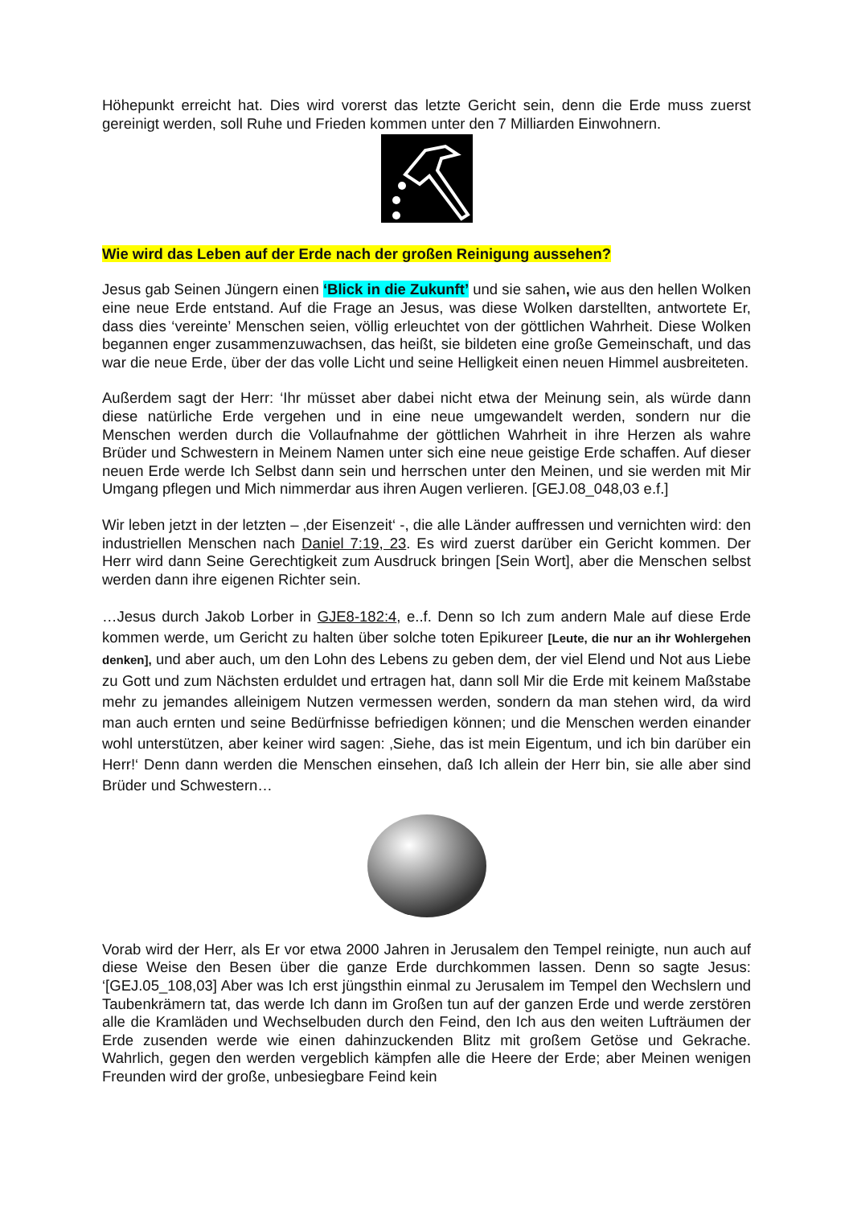Höhepunkt erreicht hat. Dies wird vorerst das letzte Gericht sein, denn die Erde muss zuerst gereinigt werden, soll Ruhe und Frieden kommen unter den 7 Milliarden Einwohnern.
Wie wird das Leben auf der Erde nach der großen Reinigung aussehen?
Jesus gab Seinen Jüngern einen ‘Blick in die Zukunft’ und sie sahen, wie aus den hellen Wolken eine neue Erde entstand. Auf die Frage an Jesus, was diese Wolken darstellten, antwortete Er, dass dies ‘vereinte’ Menschen seien, völlig erleuchtet von der göttlichen Wahrheit. Diese Wolken begannen enger zusammenzuwachsen, das heißt, sie bildeten eine große Gemeinschaft, und das war die neue Erde, über der das volle Licht und seine Helligkeit einen neuen Himmel ausbreiteten.
Außerdem sagt der Herr: ‘Ihr müsset aber dabei nicht etwa der Meinung sein, als würde dann diese natürliche Erde vergehen und in eine neue umgewandelt werden, sondern nur die Menschen werden durch die Vollaufnahme der göttlichen Wahrheit in ihre Herzen als wahre Brüder und Schwestern in Meinem Namen unter sich eine neue geistige Erde schaffen. Auf dieser neuen Erde werde Ich Selbst dann sein und herrschen unter den Meinen, und sie werden mit Mir Umgang pflegen und Mich nimmerdar aus ihren Augen verlieren. [GEJ.08_048,03 e.f.]
Wir leben jetzt in der letzten – ‚der Eisenzeit‘ -, die alle Länder auffressen und vernichten wird: den industriellen Menschen nach Daniel 7:19, 23. Es wird zuerst darüber ein Gericht kommen. Der Herr wird dann Seine Gerechtigkeit zum Ausdruck bringen [Sein Wort], aber die Menschen selbst werden dann ihre eigenen Richter sein.
…Jesus durch Jakob Lorber in GJE8-182:4, e..f. Denn so Ich zum andern Male auf diese Erde kommen werde, um Gericht zu halten über solche toten Epikureer [Leute, die nur an ihr Wohlergehen denken], und aber auch, um den Lohn des Lebens zu geben dem, der viel Elend und Not aus Liebe zu Gott und zum Nächsten erduldet und ertragen hat, dann soll Mir die Erde mit keinem Maßstabe mehr zu jemandes alleinigem Nutzen vermessen werden, sondern da man stehen wird, da wird man auch ernten und seine Bedürfnisse befriedigen können; und die Menschen werden einander wohl unterstützen, aber keiner wird sagen: ‚Siehe, das ist mein Eigentum, und ich bin darüber ein Herr!‘ Denn dann werden die Menschen einsehen, daß Ich allein der Herr bin, sie alle aber sind Brüder und Schwestern…
Vorab wird der Herr, als Er vor etwa 2000 Jahren in Jerusalem den Tempel reinigte, nun auch auf diese Weise den Besen über die ganze Erde durchkommen lassen. Denn so sagte Jesus: ‘[GEJ.05_108,03] Aber was Ich erst jüngsthin einmal zu Jerusalem im Tempel den Wechslern und Taubenkrämern tat, das werde Ich dann im Großen tun auf der ganzen Erde und werde zerstören alle die Kramläden und Wechselbuden durch den Feind, den Ich aus den weiten Lufträumen der Erde zusenden werde wie einen dahinzuckenden Blitz mit großem Getöse und Gekrache. Wahrlich, gegen den werden vergeblich kämpfen alle die Heere der Erde; aber Meinen wenigen Freunden wird der große, unbesiegbare Feind kein